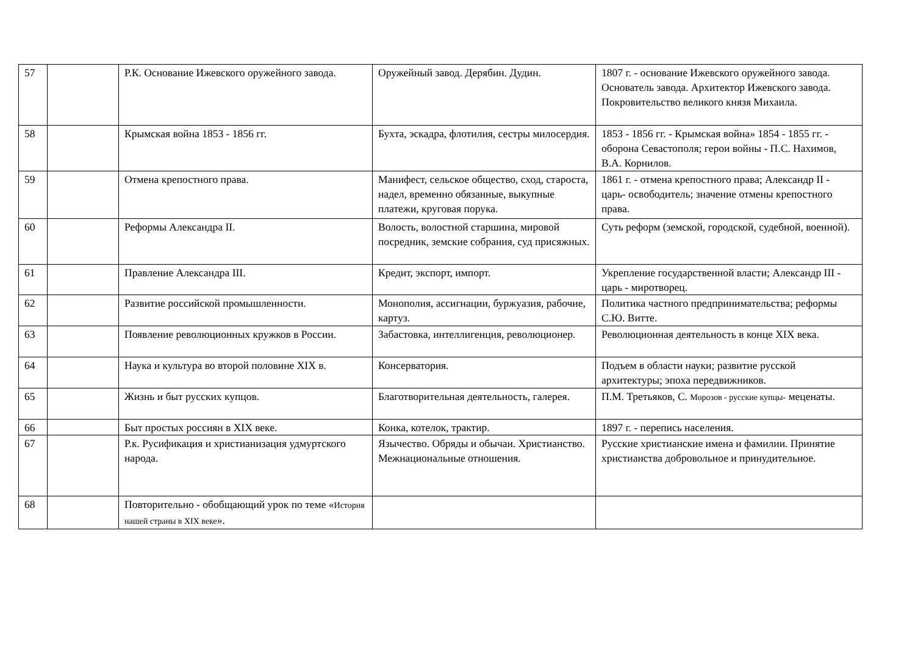| 57 | | Р.К. Основание Ижевского оружейного завода. | Оружейный завод. Дерябин. Дудин. | 1807 г. - основание Ижевского оружейного завода. Основатель завода. Архитектор Ижевского завода. Покровительство великого князя Михаила. |
| 58 | | Крымская война 1853 - 1856 гг. | Бухта, эскадра, флотилия, сестры милосердия. | 1853 - 1856 гг. - Крымская война» 1854 - 1855 гг. - оборона Севастополя; герои войны - П.С. Нахимов, В.А. Корнилов. |
| 59 | | Отмена крепостного права. | Манифест, сельское общество, сход, староста, надел, временно обязанные, выкупные платежи, круговая порука. | 1861 г. - отмена крепостного права; Александр II - царь- освободитель; значение отмены крепостного права. |
| 60 | | Реформы Александра II. | Волость, волостной старшина, мировой посредник, земские собрания, суд присяжных. | Суть реформ (земской, городской, судебной, военной). |
| 61 | | Правление Александра III. | Кредит, экспорт, импорт. | Укрепление государственной власти; Александр III - царь - миротворец. |
| 62 | | Развитие российской промышленности. | Монополия, ассигнации, буржуазия, рабочие, картуз. | Политика частного предпринимательства; реформы С.Ю. Витте. |
| 63 | | Появление революционных кружков в России. | Забастовка, интеллигенция, революционер. | Революционная деятельность в конце XIX века. |
| 64 | | Наука и культура во второй половине XIX в. | Консерватория. | Подъем в области науки; развитие русской архитектуры; эпоха передвижников. |
| 65 | | Жизнь и быт русских купцов. | Благотворительная деятельность, галерея. | П.М. Третьяков, С. Морозов - русские купцы- меценаты. |
| 66 | | Быт простых россиян в XIX веке. | Конка, котелок, трактир. | 1897 г. - перепись населения. |
| 67 | | Р.к. Русификация и христианизация удмуртского народа. | Язычество. Обряды и обычаи. Христианство. Межнациональные отношения. | Русские христианские имена и фамилии. Принятие христианства добровольное и принудительное. |
| 68 | | Повторительно - обобщающий урок по теме « История нашей страны в XIX веке ». | | |